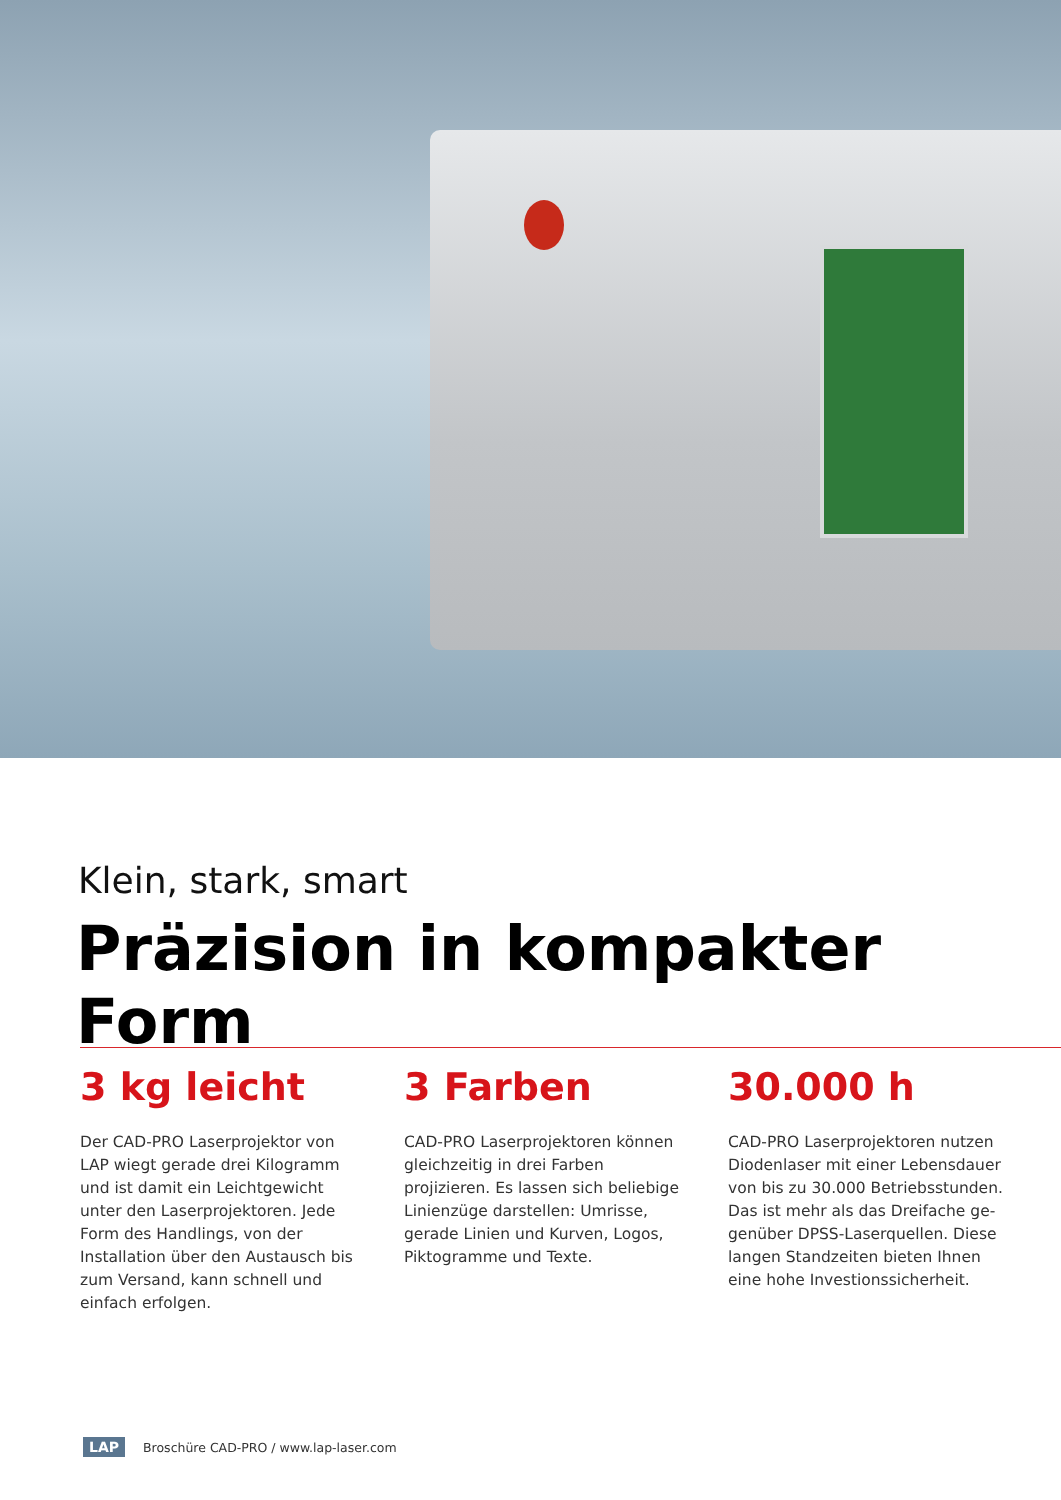Klein, stark, smart
Präzision in kompakter Form
3 kg leicht
Der CAD-PRO Laserprojektor von LAP wiegt gerade drei Kilogramm und ist damit ein Leichtgewicht unter den Laserprojektoren. Jede Form des Handlings, von der Installation über den Austausch bis zum Versand, kann schnell und einfach erfolgen.
3 Farben
CAD-PRO Laserprojektoren können gleichzeitig in drei Farben projizieren. Es lassen sich beliebige Linienzüge darstellen: Umrisse, gerade Linien und Kurven, Logos, Piktogramme und Texte.
30.000 h
CAD-PRO Laserprojektoren nutzen Diodenlaser mit einer Lebensdauer von bis zu 30.000 Betriebsstunden. Das ist mehr als das Dreifache ge-genüber DPSS-Laserquellen. Diese langen Standzeiten bieten Ihnen eine hohe Investionssicherheit.
LAP Broschüre CAD-PRO / www.lap-laser.com